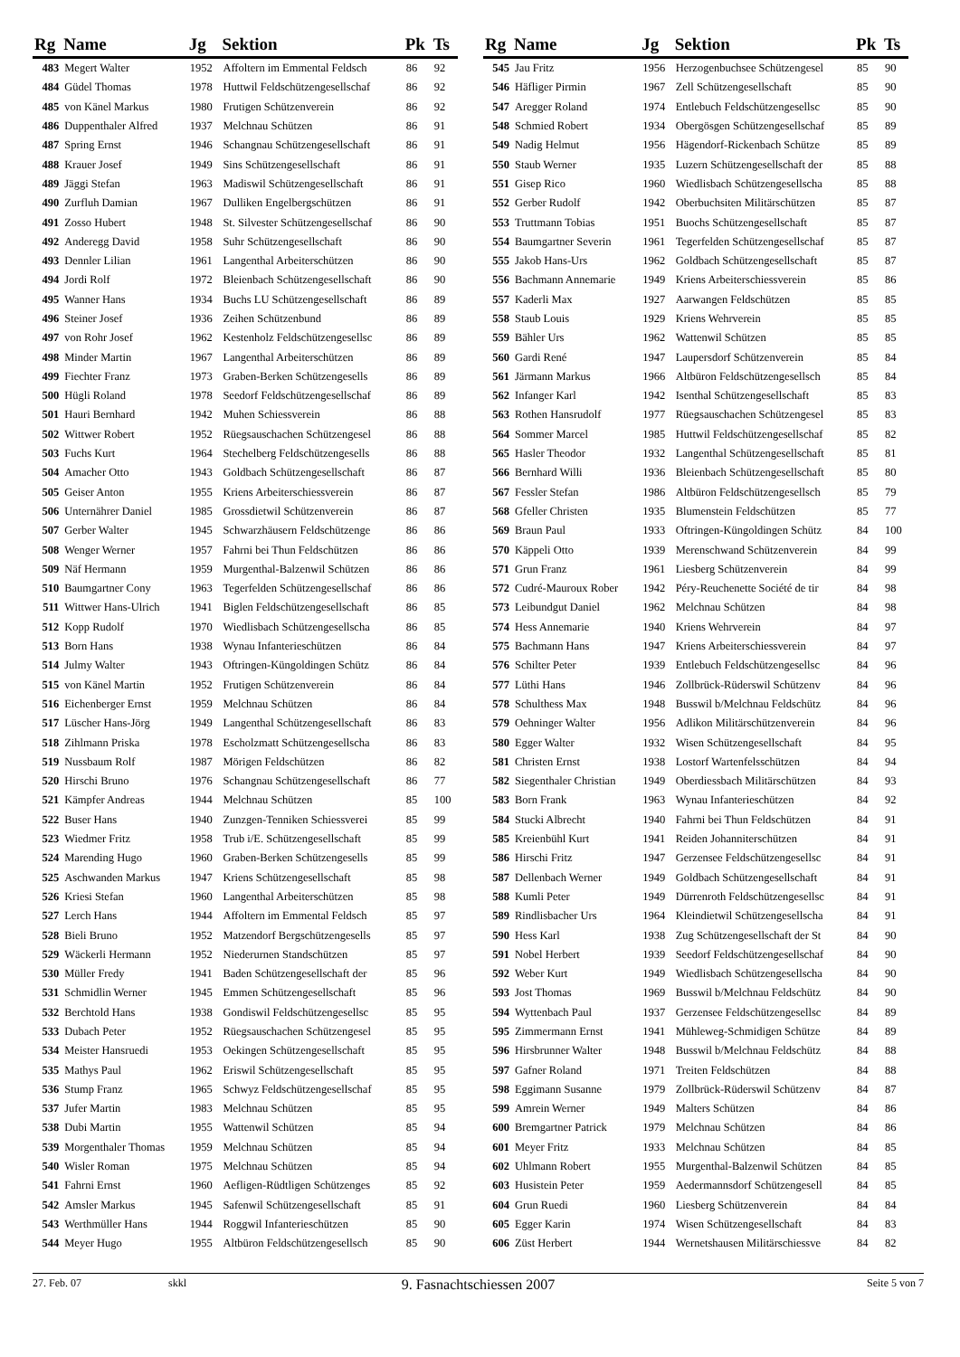| Rg | Name | Jg | Sektion | Pk | Ts |
| --- | --- | --- | --- | --- | --- |
| 483 | Megert Walter | 1952 | Affoltern im Emmental Feldsch | 86 | 92 |
| 484 | Güdel Thomas | 1978 | Huttwil Feldschützengesellschaf | 86 | 92 |
| 485 | von Känel Markus | 1980 | Frutigen Schützenverein | 86 | 92 |
| 486 | Duppenthaler Alfred | 1937 | Melchnau Schützen | 86 | 91 |
| 487 | Spring Ernst | 1946 | Schangnau Schützengesellschaft | 86 | 91 |
| 488 | Krauer Josef | 1949 | Sins Schützengesellschaft | 86 | 91 |
| 489 | Jäggi Stefan | 1963 | Madiswil Schützengesellschaft | 86 | 91 |
| 490 | Zurfluh Damian | 1967 | Dulliken Engelbergschützen | 86 | 91 |
| 491 | Zosso Hubert | 1948 | St. Silvester Schützengesellschaf | 86 | 90 |
| 492 | Anderegg David | 1958 | Suhr Schützengesellschaft | 86 | 90 |
| 493 | Dennler Lilian | 1961 | Langenthal Arbeiterschützen | 86 | 90 |
| 494 | Jordi Rolf | 1972 | Bleienbach Schützengesellschaft | 86 | 90 |
| 495 | Wanner Hans | 1934 | Buchs LU Schützengesellschaft | 86 | 89 |
| 496 | Steiner Josef | 1936 | Zeihen Schützenbund | 86 | 89 |
| 497 | von Rohr Josef | 1962 | Kestenholz Feldschützengesellsc | 86 | 89 |
| 498 | Minder Martin | 1967 | Langenthal Arbeiterschützen | 86 | 89 |
| 499 | Fiechter Franz | 1973 | Graben-Berken Schützengesells | 86 | 89 |
| 500 | Hügli Roland | 1978 | Seedorf Feldschützengesellschaf | 86 | 89 |
| 501 | Hauri Bernhard | 1942 | Muhen Schiessverein | 86 | 88 |
| 502 | Wittwer Robert | 1952 | Rüegsauschachen Schützengesel | 86 | 88 |
| 503 | Fuchs Kurt | 1964 | Stechelberg Feldschützengesells | 86 | 88 |
| 504 | Amacher Otto | 1943 | Goldbach Schützengesellschaft | 86 | 87 |
| 505 | Geiser Anton | 1955 | Kriens Arbeiterschiessverein | 86 | 87 |
| 506 | Unternährer Daniel | 1985 | Grossdietwil Schützenverein | 86 | 87 |
| 507 | Gerber Walter | 1945 | Schwarzhäusern Feldschützenge | 86 | 86 |
| 508 | Wenger Werner | 1957 | Fahrni bei Thun Feldschützen | 86 | 86 |
| 509 | Näf Hermann | 1959 | Murgenthal-Balzenwil Schützen | 86 | 86 |
| 510 | Baumgartner Cony | 1963 | Tegerfelden Schützengesellschaf | 86 | 86 |
| 511 | Wittwer Hans-Ulrich | 1941 | Biglen Feldschützengesellschaft | 86 | 85 |
| 512 | Kopp Rudolf | 1970 | Wiedlisbach Schützengesellscha | 86 | 85 |
| 513 | Born Hans | 1938 | Wynau Infanterieschützen | 86 | 84 |
| 514 | Julmy Walter | 1943 | Oftringen-Küngoldingen Schütz | 86 | 84 |
| 515 | von Känel Martin | 1952 | Frutigen Schützenverein | 86 | 84 |
| 516 | Eichenberger Ernst | 1959 | Melchnau Schützen | 86 | 84 |
| 517 | Lüscher Hans-Jörg | 1949 | Langenthal Schützengesellschaft | 86 | 83 |
| 518 | Zihlmann Priska | 1978 | Escholzmatt Schützengesellscha | 86 | 83 |
| 519 | Nussbaum Rolf | 1987 | Mörigen Feldschützen | 86 | 82 |
| 520 | Hirschi Bruno | 1976 | Schangnau Schützengesellschaft | 86 | 77 |
| 521 | Kämpfer Andreas | 1944 | Melchnau Schützen | 85 | 100 |
| 522 | Buser Hans | 1940 | Zunzgen-Tenniken Schiessverei | 85 | 99 |
| 523 | Wiedmer Fritz | 1958 | Trub i/E. Schützengesellschaft | 85 | 99 |
| 524 | Marending Hugo | 1960 | Graben-Berken Schützengesells | 85 | 99 |
| 525 | Aschwanden Markus | 1947 | Kriens Schützengesellschaft | 85 | 98 |
| 526 | Kriesi Stefan | 1960 | Langenthal Arbeiterschützen | 85 | 98 |
| 527 | Lerch Hans | 1944 | Affoltern im Emmental Feldsch | 85 | 97 |
| 528 | Bieli Bruno | 1952 | Matzendorf Bergschützengesells | 85 | 97 |
| 529 | Wäckerli Hermann | 1952 | Niederurnen Standschützen | 85 | 97 |
| 530 | Müller Fredy | 1941 | Baden Schützengesellschaft der | 85 | 96 |
| 531 | Schmidlin Werner | 1945 | Emmen Schützengesellschaft | 85 | 96 |
| 532 | Berchtold Hans | 1938 | Gondiswil Feldschützengesellsc | 85 | 95 |
| 533 | Dubach Peter | 1952 | Rüegsauschachen Schützengesel | 85 | 95 |
| 534 | Meister Hansruedi | 1953 | Oekingen Schützengesellschaft | 85 | 95 |
| 535 | Mathys Paul | 1962 | Eriswil Schützengesellschaft | 85 | 95 |
| 536 | Stump Franz | 1965 | Schwyz Feldschützengesellschaf | 85 | 95 |
| 537 | Jufer Martin | 1983 | Melchnau Schützen | 85 | 95 |
| 538 | Dubi Martin | 1955 | Wattenwil Schützen | 85 | 94 |
| 539 | Morgenthaler Thomas | 1959 | Melchnau Schützen | 85 | 94 |
| 540 | Wisler Roman | 1975 | Melchnau Schützen | 85 | 94 |
| 541 | Fahrni Ernst | 1960 | Aefligen-Rüdtligen Schützenges | 85 | 92 |
| 542 | Amsler Markus | 1945 | Safenwil Schützengesellschaft | 85 | 91 |
| 543 | Werthmüller Hans | 1944 | Roggwil Infanterieschützen | 85 | 90 |
| 544 | Meyer Hugo | 1955 | Altbüron Feldschützengesellsch | 85 | 90 |
| Rg | Name | Jg | Sektion | Pk | Ts |
| --- | --- | --- | --- | --- | --- |
| 545 | Jau Fritz | 1956 | Herzogenbuchsee Schützengesel | 85 | 90 |
| 546 | Häfliger Pirmin | 1967 | Zell Schützengesellschaft | 85 | 90 |
| 547 | Aregger Roland | 1974 | Entlebuch Feldschützengesellsc | 85 | 90 |
| 548 | Schmied Robert | 1934 | Obergösgen Schützengesellschaf | 85 | 89 |
| 549 | Nadig Helmut | 1956 | Hägendorf-Rickenbach Schütze | 85 | 89 |
| 550 | Staub Werner | 1935 | Luzern Schützengesellschaft der | 85 | 88 |
| 551 | Gisep Rico | 1960 | Wiedlisbach Schützengesellscha | 85 | 88 |
| 552 | Gerber Rudolf | 1942 | Oberbuchsiten Militärschützen | 85 | 87 |
| 553 | Truttmann Tobias | 1951 | Buochs Schützengesellschaft | 85 | 87 |
| 554 | Baumgartner Severin | 1961 | Tegerfelden Schützengesellschaf | 85 | 87 |
| 555 | Jakob Hans-Urs | 1962 | Goldbach Schützengesellschaft | 85 | 87 |
| 556 | Bachmann Annemarie | 1949 | Kriens Arbeiterschiessverein | 85 | 86 |
| 557 | Kaderli Max | 1927 | Aarwangen Feldschützen | 85 | 85 |
| 558 | Staub Louis | 1929 | Kriens Wehrverein | 85 | 85 |
| 559 | Bähler Urs | 1962 | Wattenwil Schützen | 85 | 85 |
| 560 | Gardi René | 1947 | Laupersdorf Schützenverein | 85 | 84 |
| 561 | Järmann Markus | 1966 | Altbüron Feldschützengesellsch | 85 | 84 |
| 562 | Infanger Karl | 1942 | Isenthal Schützengesellschaft | 85 | 83 |
| 563 | Rothen Hansrudolf | 1977 | Rüegsauschachen Schützengesel | 85 | 83 |
| 564 | Sommer Marcel | 1985 | Huttwil Feldschützengesellschaf | 85 | 82 |
| 565 | Hasler Theodor | 1932 | Langenthal Schützengesellschaft | 85 | 81 |
| 566 | Bernhard Willi | 1936 | Bleienbach Schützengesellschaft | 85 | 80 |
| 567 | Fessler Stefan | 1986 | Altbüron Feldschützengesellsch | 85 | 79 |
| 568 | Gfeller Christen | 1935 | Blumenstein Feldschützen | 85 | 77 |
| 569 | Braun Paul | 1933 | Oftringen-Küngoldingen Schütz | 84 | 100 |
| 570 | Käppeli Otto | 1939 | Merenschwand Schützenverein | 84 | 99 |
| 571 | Grun Franz | 1961 | Liesberg Schützenverein | 84 | 99 |
| 572 | Cudré-Mauroux Rober | 1942 | Péry-Reuchenette Société de tir | 84 | 98 |
| 573 | Leibundgut Daniel | 1962 | Melchnau Schützen | 84 | 98 |
| 574 | Hess Annemarie | 1940 | Kriens Wehrverein | 84 | 97 |
| 575 | Bachmann Hans | 1947 | Kriens Arbeiterschiessverein | 84 | 97 |
| 576 | Schilter Peter | 1939 | Entlebuch Feldschützengesellsc | 84 | 96 |
| 577 | Lüthi Hans | 1946 | Zollbrück-Rüderswil Schützenv | 84 | 96 |
| 578 | Schulthess Max | 1948 | Busswil b/Melchnau Feldschütz | 84 | 96 |
| 579 | Oehninger Walter | 1956 | Adlikon Militärschützenverein | 84 | 96 |
| 580 | Egger Walter | 1932 | Wisen Schützengesellschaft | 84 | 95 |
| 581 | Christen Ernst | 1938 | Lostorf Wartenfelsschützen | 84 | 94 |
| 582 | Siegenthaler Christian | 1949 | Oberdiessbach Militärschützen | 84 | 93 |
| 583 | Born Frank | 1963 | Wynau Infanterieschützen | 84 | 92 |
| 584 | Stucki Albrecht | 1940 | Fahrni bei Thun Feldschützen | 84 | 91 |
| 585 | Kreienbühl Kurt | 1941 | Reiden Johanniterschützen | 84 | 91 |
| 586 | Hirschi Fritz | 1947 | Gerzensee Feldschützengesellsc | 84 | 91 |
| 587 | Dellenbach Werner | 1949 | Goldbach Schützengesellschaft | 84 | 91 |
| 588 | Kumli Peter | 1949 | Dürrenroth Feldschützengesellsc | 84 | 91 |
| 589 | Rindlisbacher Urs | 1964 | Kleindietwil Schützengesellscha | 84 | 91 |
| 590 | Hess Karl | 1938 | Zug Schützengesellschaft der St | 84 | 90 |
| 591 | Nobel Herbert | 1939 | Seedorf Feldschützengesellschaf | 84 | 90 |
| 592 | Weber Kurt | 1949 | Wiedlisbach Schützengesellscha | 84 | 90 |
| 593 | Jost Thomas | 1969 | Busswil b/Melchnau Feldschütz | 84 | 90 |
| 594 | Wyttenbach Paul | 1937 | Gerzensee Feldschützengesellsc | 84 | 89 |
| 595 | Zimmermann Ernst | 1941 | Mühleweg-Schmidigen Schütze | 84 | 89 |
| 596 | Hirsbrunner Walter | 1948 | Busswil b/Melchnau Feldschütz | 84 | 88 |
| 597 | Gafner Roland | 1971 | Treiten Feldschützen | 84 | 88 |
| 598 | Eggimann Susanne | 1979 | Zollbrück-Rüderswil Schützenv | 84 | 87 |
| 599 | Amrein Werner | 1949 | Malters Schützen | 84 | 86 |
| 600 | Bremgartner Patrick | 1979 | Melchnau Schützen | 84 | 86 |
| 601 | Meyer Fritz | 1933 | Melchnau Schützen | 84 | 85 |
| 602 | Uhlmann Robert | 1955 | Murgenthal-Balzenwil Schützen | 84 | 85 |
| 603 | Husistein Peter | 1959 | Aedermannsdorf Schützengesell | 84 | 85 |
| 604 | Grun Ruedi | 1960 | Liesberg Schützenverein | 84 | 84 |
| 605 | Egger Karin | 1974 | Wisen Schützengesellschaft | 84 | 83 |
| 606 | Züst Herbert | 1944 | Wernetshausen Militärschiessve | 84 | 82 |
27. Feb. 07 skkl 9. Fasnachtschiessen 2007 Seite 5 von 7